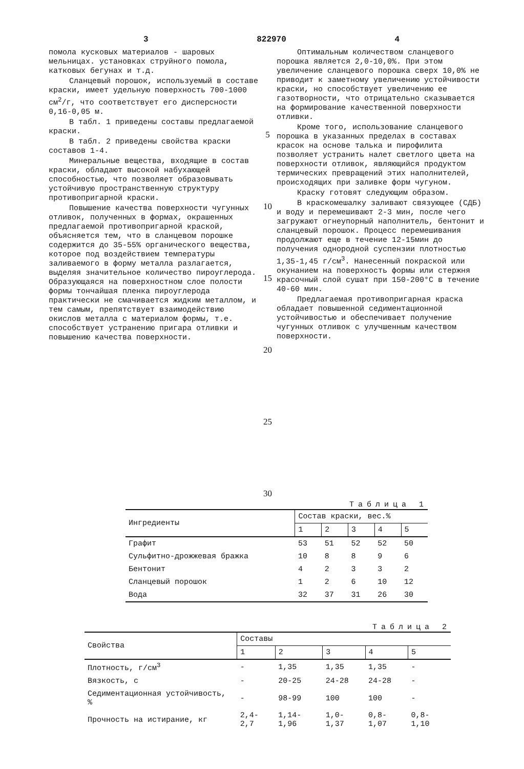3 822970 4
помола кусковых материалов - шаровых мельницах. установках струйного помола, катковых бегунах и т.д.
Сланцевый порошок, используемый в составе краски, имеет удельную поверхность 700-1000 см<sup>2</sup>/г, что соответствует его дисперсности 0,16-0,05 м.
В табл. 1 приведены составы предлагаемой краски.
В табл. 2 приведены свойства краски составов 1-4.
Минеральные вещества, входящие в состав краски, обладают высокой набухающей способностью, что позволяет образовывать устойчивую пространственную структуру противопригарной краски.
Повышение качества поверхности чугунных отливок, полученных в формах, окрашенных предлагаемой противопригарной краской, объясняется тем, что в сланцевом порошке содержится до 35-55% органического вещества, которое под воздействием температуры заливаемого в форму металла разлагается, выделяя значительное количество пироуглерода. Образующаяся на поверхностном слое полости формы тончайшая пленка пироуглерода практически не смачивается жидким металлом, и тем самым, препятствует взаимодействию окислов металла с материалом формы, т.е. способствует устранению пригара отливки и повышению качества поверхности.
5
10
15
20
25
30
Оптимальным количеством сланцевого порошка является 2,0-10,0%. При этом увеличение сланцевого порошка сверх 10,0% не приводит к заметному увеличению устойчивости краски, но способствует увеличению ее газотворности, что отрицательно сказывается на формирование качественной поверхности отливки.
Кроме того, использование сланцевого порошка в указанных пределах в составах красок на основе талька и пирофилита позволяет устранить налет светлого цвета на поверхности отливок, являющийся продуктом термических превращений этих наполнителей, происходящих при заливке форм чугуном.
Краску готовят следующим образом.
В краскомешалку заливают связующее (СДБ) и воду и перемешивают 2-3 мин, после чего загружают огнеупорный наполнитель, бентонит и сланцевый порошок. Процесс перемешивания продолжают еще в течение 12-15мин до получения однородной суспензии плотностью 1,35-1,45 г/см<sup>3</sup>. Нанесенный покраской или окунанием на поверхность формы или стержня красочный слой сушат при 150-200°С в течение 40-60 мин.
Предлагаемая противопригарная краска обладает повышенной седиментационной устойчивостью и обеспечивает получение чугунных отливок с улучшенным качеством поверхности.
Таблица 1
| Ингредиенты | Состав краски, вес.% | | | | |
| --- | --- | --- | --- | --- | --- |
| | 1 | 2 | 3 | 4 | 5 |
| Графит | 53 | 51 | 52 | 52 | 50 |
| Сульфитно-дрожжевая бражка | 10 | 8 | 8 | 9 | 6 |
| Бентонит | 4 | 2 | 3 | 3 | 2 |
| Сланцевый порошок | 1 | 2 | 6 | 10 | 12 |
| Вода | 32 | 37 | 31 | 26 | 30 |
Таблица 2
| Свойства | Составы | | | | |
| --- | --- | --- | --- | --- | --- |
| | 1 | 2 | 3 | 4 | 5 |
| Плотность, г/см<sup>3</sup> | - | 1,35 | 1,35 | 1,35 | - |
| Вязкость, с | - | 20-25 | 24-28 | 24-28 | - |
| Седиментационная устойчивость, % | - | 98-99 | 100 | 100 | - |
| Прочность на истирание, кг | 2,4-2,7 | 1,14-1,96 | 1,0-1,37 | 0,8-1,07 | 0,8-1,10 |